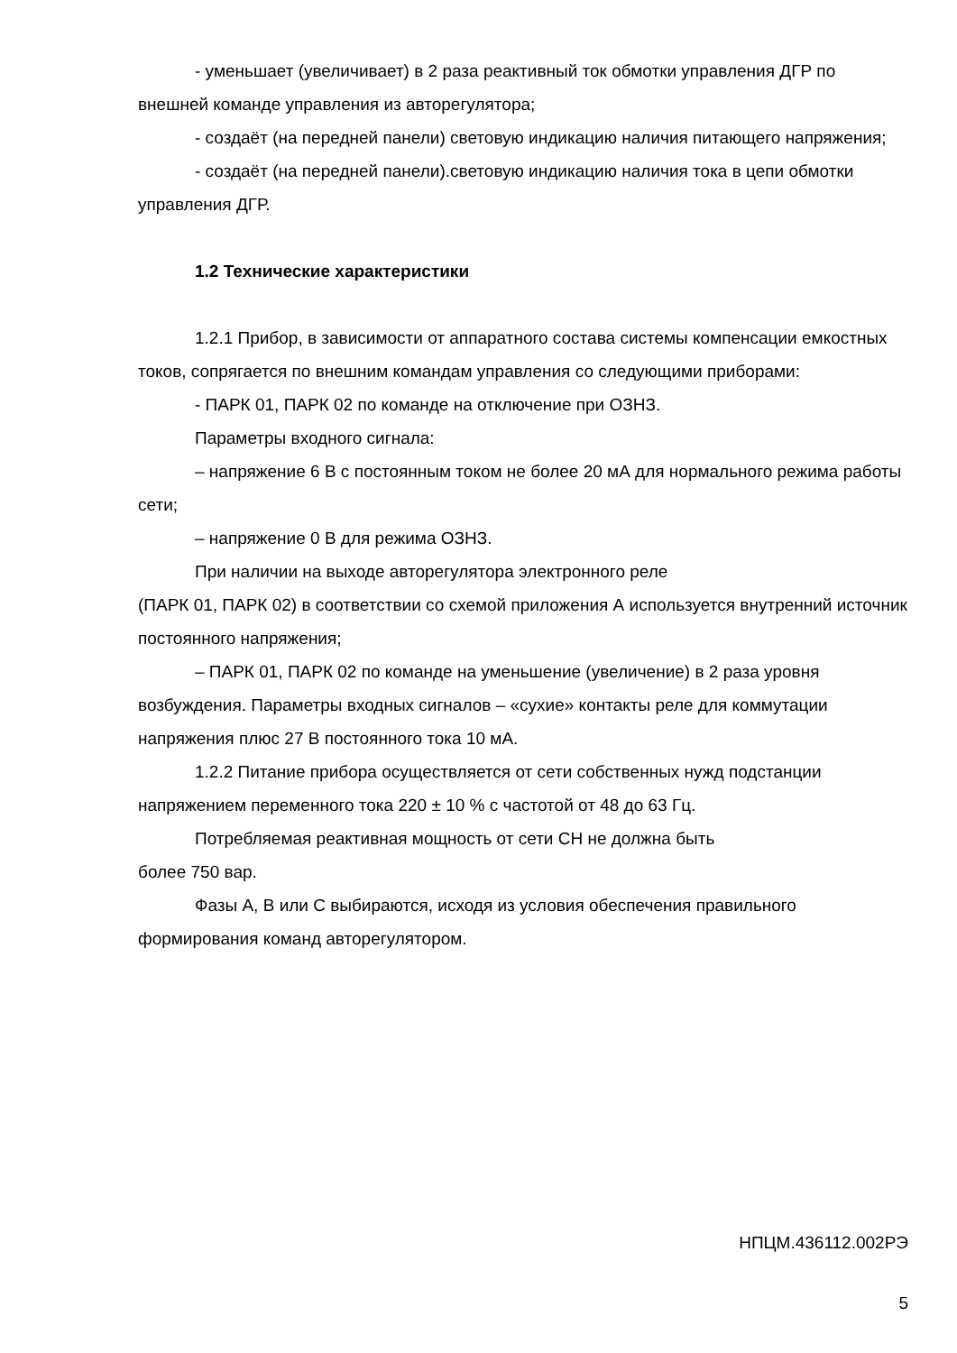- уменьшает (увеличивает) в 2 раза реактивный ток обмотки управления ДГР по внешней команде управления из авторегулятора;
- создаёт (на передней панели) световую индикацию наличия питающего напряжения;
- создаёт (на передней панели).световую индикацию наличия тока в цепи обмотки управления ДГР.
1.2 Технические характеристики
1.2.1 Прибор, в зависимости от аппаратного состава системы компенсации емкостных токов, сопрягается по внешним командам управления со следующими приборами:
- ПАРК 01, ПАРК 02 по команде на отключение при ОЗНЗ.
Параметры входного сигнала:
– напряжение 6 В с постоянным током не более 20 мА для нормального режима работы сети;
– напряжение 0 В для режима ОЗНЗ.
При наличии на выходе авторегулятора электронного реле
(ПАРК 01, ПАРК 02) в соответствии со схемой приложения А используется внутренний источник постоянного напряжения;
– ПАРК 01, ПАРК 02 по команде на уменьшение (увеличение) в 2 раза уровня возбуждения. Параметры входных сигналов – «сухие» контакты реле для коммутации напряжения плюс 27 В постоянного тока 10 мА.
1.2.2 Питание прибора осуществляется от сети собственных нужд подстанции напряжением переменного тока 220 ± 10 % с частотой от 48 до 63 Гц.
Потребляемая реактивная мощность от сети СН не должна быть
более 750 вар.
Фазы А, В или С выбираются, исходя из условия обеспечения правильного формирования команд авторегулятором.
НПЦМ.436112.002РЭ
5